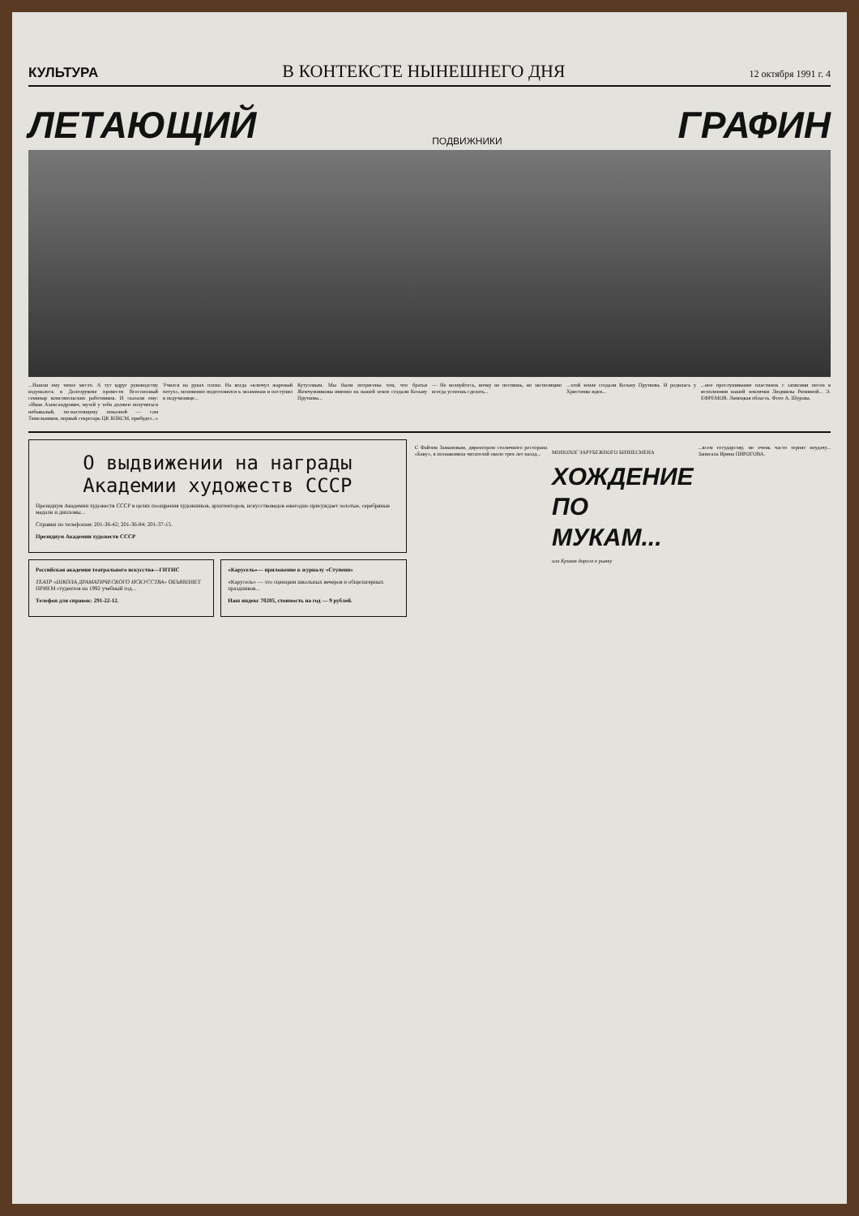КУЛЬТУРА В КОНТЕКСТЕ НЫНЕШНЕГО ДНЯ 12 октября 1991 г. 4
ЛЕТАЮЩИЙ
ПОДВИЖНИКИ
ГРАФИН
...Нашли ему тихое место. А тут вдруг руководству вздумалось в Долгорукове провести Всесоюзный семинар комсомольских работников. И сказали ему: «Иван Александрович, музей у тебя должен получиться небывалый, по-настоящему показной — сам Тяжельников, первый секретарь ЦК ВЛКСМ, прибудет...»
Учился на руках плохо. На когда «ключул жареный петух», мгновенно подготовился к экзаменам и поступил в педучилище...
Кутузовым. Мы были потрясены тем, что братья Жемчужниковы именно на нашей земле создали Козьму Пруткова...
— Не волнуйтесь, ночку не поспишь, но экспозицию всегда успеешь сделать...
...этой земле создали Козьму Пруткова. И родилась у Христенко идея...
...ное прослушивание пластинок с записями песен в исполнении нашей землячки Людмилы Рюминой... Э. ЕФРЕМОВ. Липецкая область. Фото А. Шурова.
О выдвижении на награды Академии художеств СССР
Президиум Академии художеств СССР в целях поощрения художников, архитекторов, искусствоведов ежегодно присуждает золотые, серебряные медали и дипломы...
Справки по телефонам: 201-36-42; 201-36-84; 201-37-15.
Президиум Академии художеств СССР
Российская академия театрального искусства—ГИТИС
ТЕАТР «ШКОЛА ДРАМАТИЧЕСКОГО ИСКУССТВА» ОБЪЯВЛЯЕТ ПРИЕМ студентов на 1992 учебный год...
Телефон для справок: 291-22-12.
«Карусель»— приложение к журналу «Ступени»
«Карусель» — это сценарии школьных вечеров и общелагерных праздников...
Наш индекс 70205, стоимость на год — 9 рублей.
С Файзом Замановым, директором столичного ресторана «Баку», я познакомила читателей около трех лет назад...
МОНОЛОГ ЗАРУБЕЖНОГО БИЗНЕСМЕНА
ХОЖДЕНИЕ ПО МУКАМ...
или Кривая дорога к рынку
...всем государству, но очень часто терпят неудачу... Записала Ирина ПИРОГОВА.